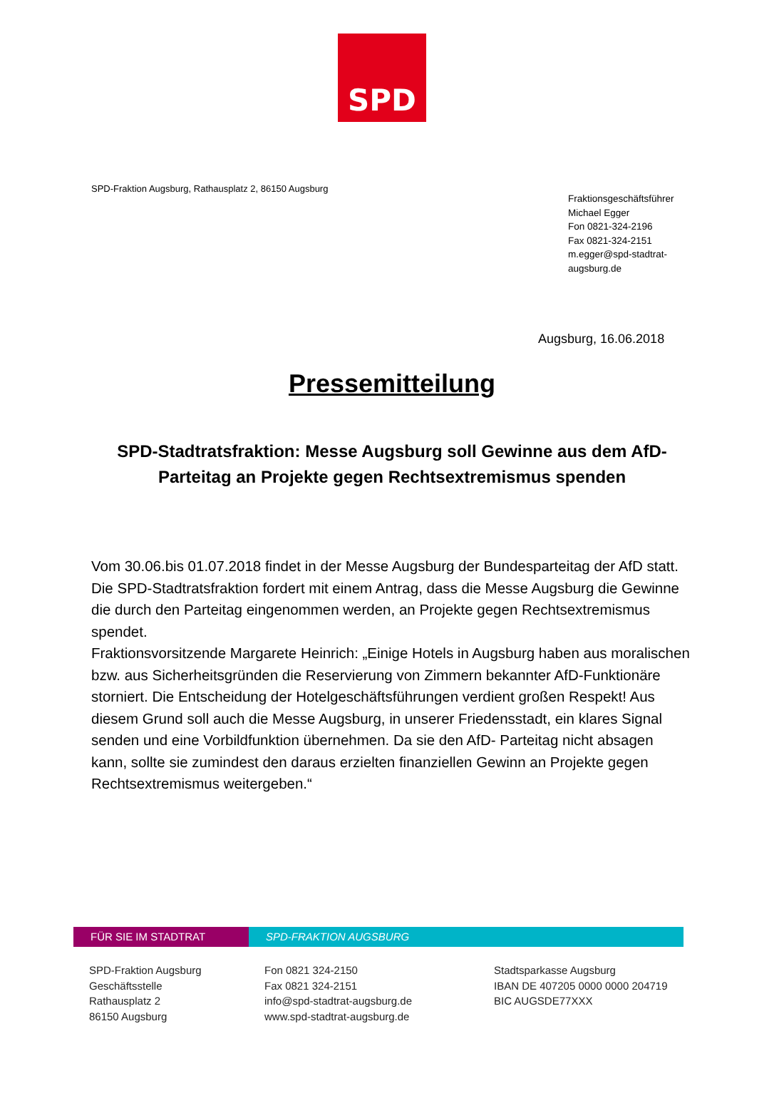SPD
SPD-Fraktion Augsburg, Rathausplatz 2, 86150 Augsburg
Fraktionsgeschäftsführer
Michael Egger
Fon 0821-324-2196
Fax 0821-324-2151
m.egger@spd-stadtrat-augsburg.de
Augsburg, 16.06.2018
Pressemitteilung
SPD-Stadtratsfraktion: Messe Augsburg soll Gewinne aus dem AfD-Parteitag an Projekte gegen Rechtsextremismus spenden
Vom 30.06.bis 01.07.2018 findet in der Messe Augsburg der Bundesparteitag der AfD statt.
Die SPD-Stadtratsfraktion fordert mit einem Antrag, dass die Messe Augsburg die Gewinne die durch den Parteitag eingenommen werden, an Projekte gegen Rechtsextremismus spendet.
Fraktionsvorsitzende Margarete Heinrich: „Einige Hotels in Augsburg haben aus moralischen bzw. aus Sicherheitsgründen die Reservierung von Zimmern bekannter AfD-Funktionäre storniert. Die Entscheidung der Hotelgeschäftsführungen verdient großen Respekt! Aus diesem Grund soll auch die Messe Augsburg, in unserer Friedensstadt, ein klares Signal senden und eine Vorbildfunktion übernehmen. Da sie den AfD- Parteitag nicht absagen kann, sollte sie zumindest den daraus erzielten finanziellen Gewinn an Projekte gegen Rechtsextremismus weitergeben.“
FÜR SIE IM STADTRAT SPD-FRAKTION AUGSBURG
SPD-Fraktion Augsburg
Geschäftsstelle
Rathausplatz 2
86150 Augsburg
Fon 0821 324-2150
Fax 0821 324-2151
info@spd-stadtrat-augsburg.de
www.spd-stadtrat-augsburg.de
Stadtsparkasse Augsburg
IBAN DE 407205 0000 0000 204719
BIC AUGSDE77XXX